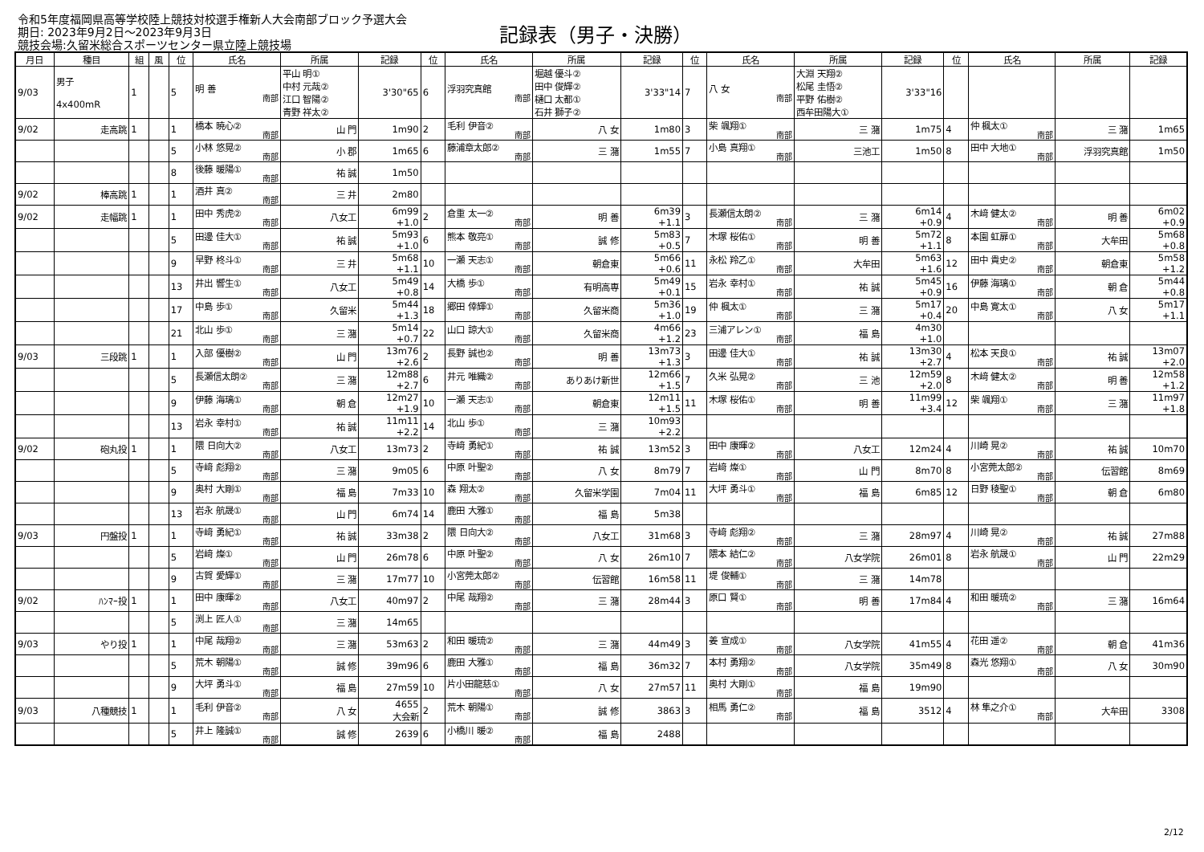令和5年度福岡県高等学校陸上競技対校選手権新人大会南部ブロック予選大会
期日: 2023年9月2日～2023年9月3日
競技会場:久留米総合スポーツセンター県立陸上競技場
記録表（男子・決勝）
| 月日 | 種目 | 組 | 風 | 位 | 氏名 | 所属 | 記録 | 位 | 氏名 | 所属 | 記録 | 位 | 氏名 | 所属 | 記録 | 位 | 氏名 | 所属 | 記録 |
| --- | --- | --- | --- | --- | --- | --- | --- | --- | --- | --- | --- | --- | --- | --- | --- | --- | --- | --- | --- |
| 9/03 | 男子 4x400mR | 1 | | 5 | 明 善 南部 | 平山 明① 中村 元哉② 江口 智陽② 青野 祥太② | 3'30"65 | 6 | 浮羽究真館 南部 | 堀越 優斗② 田中 俊輝② 樋口 太都① 石井 獅子② | 3'33"14 | 7 | 八 女 南部 | 大淵 天翔② 松尾 圭悟② 平野 佑樹② 西牟田陽大① | 3'33"16 | | | | |
| 9/02 | 走高跳 | 1 | | 1 | 橋本 暁心② 南部 | 山 門 | 1m90 | 2 | 毛利 伊音② 南部 | 八 女 | 1m80 | 3 | 柴 颯翔① 南部 | 三 潴 | 1m75 | 4 | 仲 楓太① 南部 | 三 潴 | 1m65 |
| | | | | 5 | 小林 悠晃② 南部 | 小 郡 | 1m65 | 6 | 藤浦章太郎② 南部 | 三 潴 | 1m55 | 7 | 小島 真翔① 南部 | 三池工 | 1m50 | 8 | 田中 大地① 南部 | 浮羽究真館 | 1m50 |
| | | | | 8 | 後藤 暖陽① 南部 | 祐 誠 | 1m50 | | | | | | | | | | | | |
| 9/02 | 棒高跳 | 1 | | 1 | 酒井 真② 南部 | 三 井 | 2m80 | | | | | | | | | | | | |
| 9/02 | 走幅跳 | 1 | | 1 | 田中 秀虎② 南部 | 八女工 | 6m99 +1.0 | 2 | 倉重 太一② 南部 | 明 善 | 6m39 +1.1 | 3 | 長瀬信太朗② 南部 | 三 潴 | 6m14 +0.9 | 4 | 木﨑 健太② 南部 | 明 善 | 6m02 +0.9 |
| | | | | 5 | 田邊 佳大① 南部 | 祐 誠 | 5m93 +1.0 | 6 | 熊本 敬亮① 南部 | 誠 修 | 5m83 +0.5 | 7 | 木塚 桜佑① 南部 | 明 善 | 5m72 +1.1 | 8 | 本園 虹扉① 南部 | 大牟田 | 5m68 +0.8 |
| | | | | 9 | 早野 柊斗① 南部 | 三 井 | 5m68 +1.1 | 10 | 一瀬 天志① 南部 | 朝倉東 | 5m66 +0.6 | 11 | 永松 羚乙① 南部 | 大牟田 | 5m63 +1.6 | 12 | 田中 貴史② 南部 | 朝倉東 | 5m58 +1.2 |
| | | | | 13 | 井出 響生① 南部 | 八女工 | 5m49 +0.8 | 14 | 大橋 歩① 南部 | 有明高専 | 5m49 +0.1 | 15 | 岩永 幸村① 南部 | 祐 誠 | 5m45 +0.9 | 16 | 伊藤 海璃① 南部 | 朝 倉 | 5m44 +0.8 |
| | | | | 17 | 中島 歩① 南部 | 久留米 | 5m44 +1.3 | 18 | 郷田 倖輝① 南部 | 久留米商 | 5m36 +1.0 | 19 | 仲 楓太① 南部 | 三 潴 | 5m17 +0.4 | 20 | 中島 寛太① 南部 | 八 女 | 5m17 +1.1 |
| | | | | 21 | 北山 歩① 南部 | 三 潴 | 5m14 +0.7 | 22 | 山口 諒大① 南部 | 久留米商 | 4m66 +1.2 | 23 | 三浦アレン① 南部 | 福 島 | 4m30 +1.0 | | | | |
| 9/03 | 三段跳 | 1 | | 1 | 入部 優樹② 南部 | 山 門 | 13m76 +2.6 | 2 | 長野 誠也② 南部 | 明 善 | 13m73 +1.3 | 3 | 田邊 佳大① 南部 | 祐 誠 | 13m30 +2.7 | 4 | 松本 天良① 南部 | 祐 誠 | 13m07 +2.0 |
| | | | | 5 | 長瀬信太朗② 南部 | 三 潴 | 12m88 +2.7 | 6 | 井元 唯織② 南部 | ありあけ新世 | 12m66 +1.5 | 7 | 久米 弘晃② 南部 | 三 池 | 12m59 +2.0 | 8 | 木﨑 健太② 南部 | 明 善 | 12m58 +1.2 |
| | | | | 9 | 伊藤 海璃① 南部 | 朝 倉 | 12m27 +1.9 | 10 | 一瀬 天志① 南部 | 朝倉東 | 12m11 +1.5 | 11 | 木塚 桜佑① 南部 | 明 善 | 11m99 +3.4 | 12 | 柴 颯翔① 南部 | 三 潴 | 11m97 +1.8 |
| | | | | 13 | 岩永 幸村① 南部 | 祐 誠 | 11m11 +2.2 | 14 | 北山 歩① 南部 | 三 潴 | 10m93 +2.2 | | | | | | | | |
| 9/02 | 砲丸投 | 1 | | 1 | 隈 日向大② 南部 | 八女工 | 13m73 | 2 | 寺﨑 勇紀① 南部 | 祐 誠 | 13m52 | 3 | 田中 康暉② 南部 | 八女工 | 12m24 | 4 | 川崎 晃② 南部 | 祐 誠 | 10m70 |
| | | | | 5 | 寺﨑 彪翔② 南部 | 三 潴 | 9m05 | 6 | 中原 叶聖② 南部 | 八 女 | 8m79 | 7 | 岩﨑 燦① 南部 | 山 門 | 8m70 | 8 | 小宮莞太郎② 南部 | 伝習館 | 8m69 |
| | | | | 9 | 奥村 大剛① 南部 | 福 島 | 7m33 | 10 | 森 翔太② 南部 | 久留米学園 | 7m04 | 11 | 大坪 勇斗① 南部 | 福 島 | 6m85 | 12 | 日野 稜聖① 南部 | 朝 倉 | 6m80 |
| | | | | 13 | 岩永 航晟① 南部 | 山 門 | 6m74 | 14 | 鹿田 大雅① 南部 | 福 島 | 5m38 | | | | | | | | |
| 9/03 | 円盤投 | 1 | | 1 | 寺﨑 勇紀① 南部 | 祐 誠 | 33m38 | 2 | 隈 日向大② 南部 | 八女工 | 31m68 | 3 | 寺﨑 彪翔② 南部 | 三 潴 | 28m97 | 4 | 川崎 晃② 南部 | 祐 誠 | 27m88 |
| | | | | 5 | 岩﨑 燦① 南部 | 山 門 | 26m78 | 6 | 中原 叶聖② 南部 | 八 女 | 26m10 | 7 | 隈本 結仁② 南部 | 八女学院 | 26m01 | 8 | 岩永 航晟① 南部 | 山 門 | 22m29 |
| | | | | 9 | 古賀 愛輝① 南部 | 三 潴 | 17m77 | 10 | 小宮莞太郎② 南部 | 伝習館 | 16m58 | 11 | 堤 俊輔① 南部 | 三 潴 | 14m78 | | | | |
| 9/02 | ﾊﾝﾏｰ投 | 1 | | 1 | 田中 康暉② 南部 | 八女工 | 40m97 | 2 | 中尾 哉翔② 南部 | 三 潴 | 28m44 | 3 | 原口 賢① 南部 | 明 善 | 17m84 | 4 | 和田 暖琉② 南部 | 三 潴 | 16m64 |
| | | | | 5 | 渕上 匠人① 南部 | 三 潴 | 14m65 | | | | | | | | | | | | |
| 9/03 | やり投 | 1 | | 1 | 中尾 哉翔② 南部 | 三 潴 | 53m63 | 2 | 和田 暖琉② 南部 | 三 潴 | 44m49 | 3 | 姜 宣成① 南部 | 八女学院 | 41m55 | 4 | 花田 遥② 南部 | 朝 倉 | 41m36 |
| | | | | 5 | 荒木 朝陽① 南部 | 誠 修 | 39m96 | 6 | 鹿田 大雅① 南部 | 福 島 | 36m32 | 7 | 本村 勇翔② 南部 | 八女学院 | 35m49 | 8 | 森光 悠翔① 南部 | 八 女 | 30m90 |
| | | | | 9 | 大坪 勇斗① 南部 | 福 島 | 27m59 | 10 | 片小田龍慈① 南部 | 八 女 | 27m57 | 11 | 奥村 大剛① 南部 | 福 島 | 19m90 | | | | |
| 9/03 | 八種競技 | 1 | | 1 | 毛利 伊音② 南部 | 八 女 | 4655 大会新 | 2 | 荒木 朝陽① 南部 | 誠 修 | 3863 | 3 | 相馬 勇仁② 南部 | 福 島 | 3512 | 4 | 林 隼之介① 南部 | 大牟田 | 3308 |
| | | | | 5 | 井上 隆誠① 南部 | 誠 修 | 2639 | 6 | 小橋川 暖② 南部 | 福 島 | 2488 | | | | | | | | |
2/12